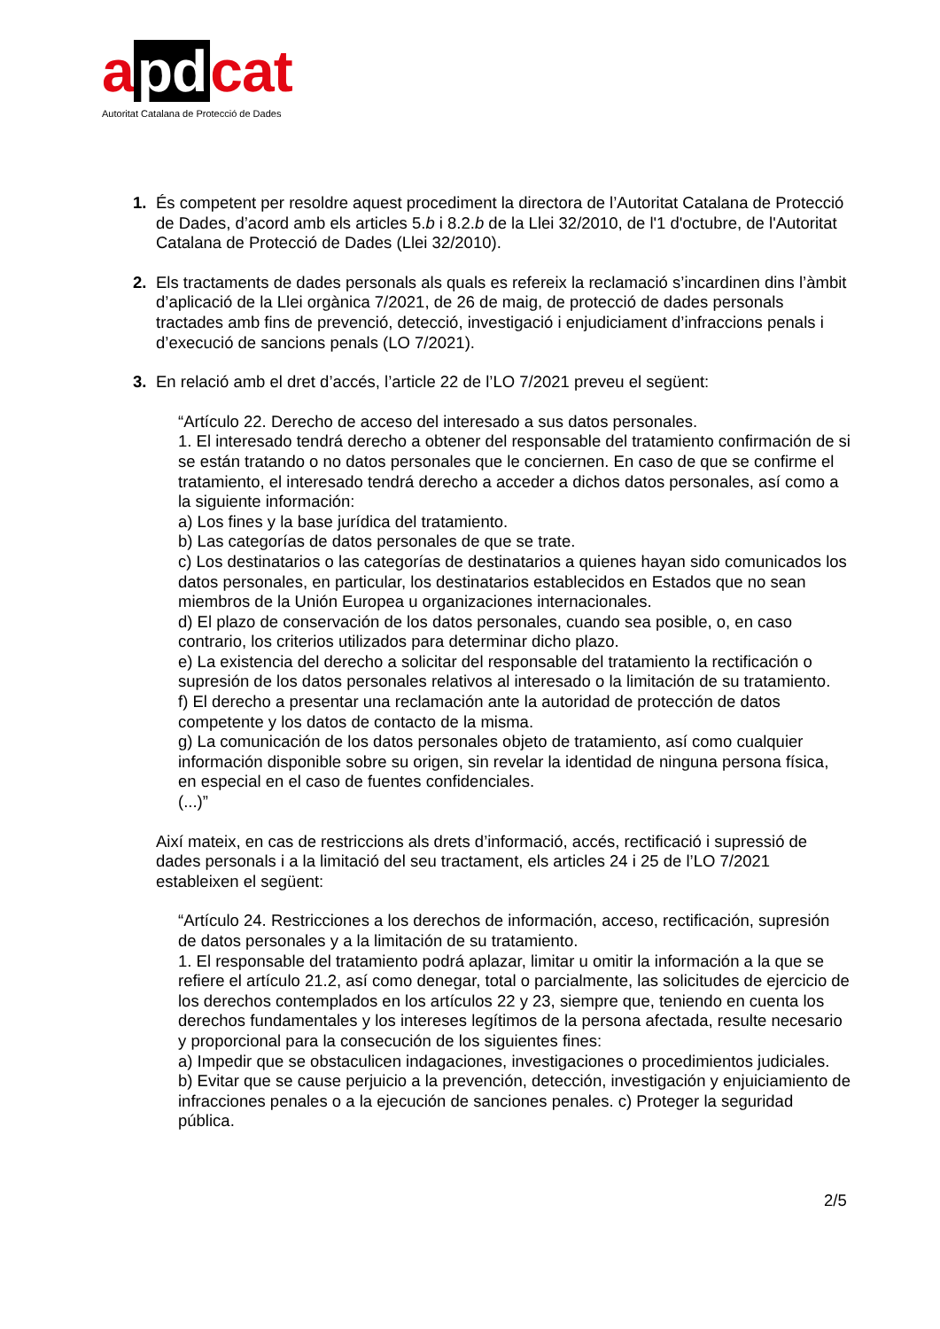a pd cat
Autoritat Catalana de Protecció de Dades
1. És competent per resoldre aquest procediment la directora de l’Autoritat Catalana de Protecció de Dades, d’acord amb els articles 5.b i 8.2.b de la Llei 32/2010, de l'1 d'octubre, de l'Autoritat Catalana de Protecció de Dades (Llei 32/2010).
2. Els tractaments de dades personals als quals es refereix la reclamació s’incardinen dins l’àmbit d’aplicació de la Llei orgànica 7/2021, de 26 de maig, de protecció de dades personals tractades amb fins de prevenció, detecció, investigació i enjudiciament d’infraccions penals i d’execució de sancions penals (LO 7/2021).
3. En relació amb el dret d’accés, l’article 22 de l’LO 7/2021 preveu el següent:
“Artículo 22. Derecho de acceso del interesado a sus datos personales.
1. El interesado tendrá derecho a obtener del responsable del tratamiento confirmación de si se están tratando o no datos personales que le conciernen. En caso de que se confirme el tratamiento, el interesado tendrá derecho a acceder a dichos datos personales, así como a la siguiente información:
a) Los fines y la base jurídica del tratamiento.
b) Las categorías de datos personales de que se trate.
c) Los destinatarios o las categorías de destinatarios a quienes hayan sido comunicados los datos personales, en particular, los destinatarios establecidos en Estados que no sean miembros de la Unión Europea u organizaciones internacionales.
d) El plazo de conservación de los datos personales, cuando sea posible, o, en caso contrario, los criterios utilizados para determinar dicho plazo.
e) La existencia del derecho a solicitar del responsable del tratamiento la rectificación o supresión de los datos personales relativos al interesado o la limitación de su tratamiento.
f) El derecho a presentar una reclamación ante la autoridad de protección de datos competente y los datos de contacto de la misma.
g) La comunicación de los datos personales objeto de tratamiento, así como cualquier información disponible sobre su origen, sin revelar la identidad de ninguna persona física, en especial en el caso de fuentes confidenciales.
(...)”
Així mateix, en cas de restriccions als drets d’informació, accés, rectificació i supressió de dades personals i a la limitació del seu tractament, els articles 24 i 25 de l’LO 7/2021 estableixen el següent:
“Artículo 24. Restricciones a los derechos de información, acceso, rectificación, supresión de datos personales y a la limitación de su tratamiento.
1. El responsable del tratamiento podrá aplazar, limitar u omitir la información a la que se refiere el artículo 21.2, así como denegar, total o parcialmente, las solicitudes de ejercicio de los derechos contemplados en los artículos 22 y 23, siempre que, teniendo en cuenta los derechos fundamentales y los intereses legítimos de la persona afectada, resulte necesario y proporcional para la consecución de los siguientes fines:
a) Impedir que se obstaculicen indagaciones, investigaciones o procedimientos judiciales.
b) Evitar que se cause perjuicio a la prevención, detección, investigación y enjuiciamiento de infracciones penales o a la ejecución de sanciones penales. c) Proteger la seguridad pública.
2/5